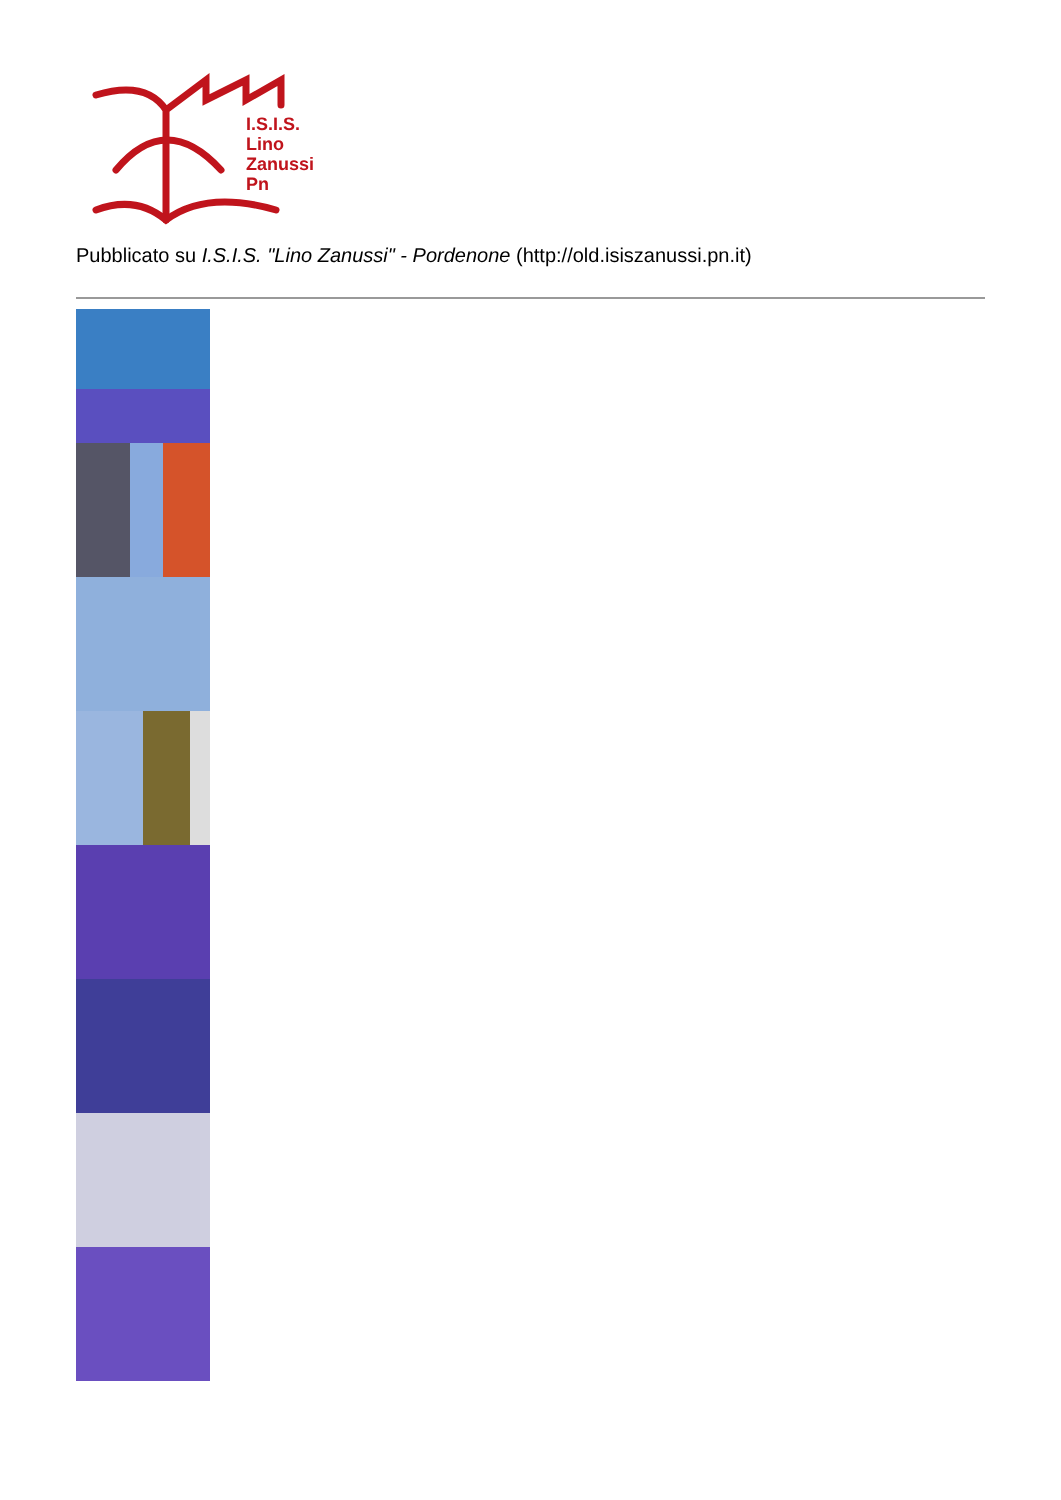I.S.I.S.
Lino
Zanussi
Pn
Pubblicato su I.S.I.S. "Lino Zanussi" - Pordenone (http://old.isiszanussi.pn.it)